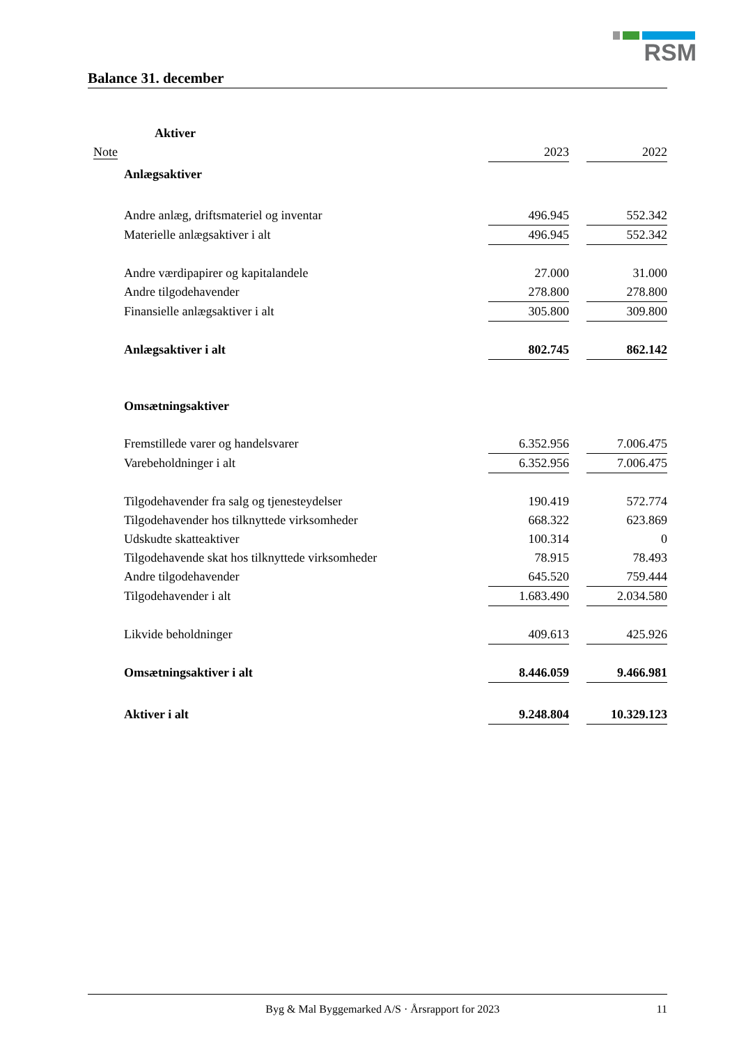RSM
Balance 31. december
| | Aktiver | | | |
| Note | | 2023 | | 2022 |
| | Anlægsaktiver | | | |
| | Andre anlæg, driftsmateriel og inventar | 496.945 | | 552.342 |
| | Materielle anlægsaktiver i alt | 496.945 | | 552.342 |
| | Andre værdipapirer og kapitalandele | 27.000 | | 31.000 |
| | Andre tilgodehavender | 278.800 | | 278.800 |
| | Finansielle anlægsaktiver i alt | 305.800 | | 309.800 |
| | Anlægsaktiver i alt | 802.745 | | 862.142 |
| | Omsætningsaktiver | | | |
| | Fremstillede varer og handelsvarer | 6.352.956 | | 7.006.475 |
| | Varebeholdninger i alt | 6.352.956 | | 7.006.475 |
| | Tilgodehavender fra salg og tjenesteydelser | 190.419 | | 572.774 |
| | Tilgodehavender hos tilknyttede virksomheder | 668.322 | | 623.869 |
| | Udskudte skatteaktiver | 100.314 | | 0 |
| | Tilgodehavende skat hos tilknyttede virksomheder | 78.915 | | 78.493 |
| | Andre tilgodehavender | 645.520 | | 759.444 |
| | Tilgodehavender i alt | 1.683.490 | | 2.034.580 |
| | Likvide beholdninger | 409.613 | | 425.926 |
| | Omsætningsaktiver i alt | 8.446.059 | | 9.466.981 |
| | Aktiver i alt | 9.248.804 | | 10.329.123 |
Byg & Mal Byggemarked A/S · Årsrapport for 2023 11